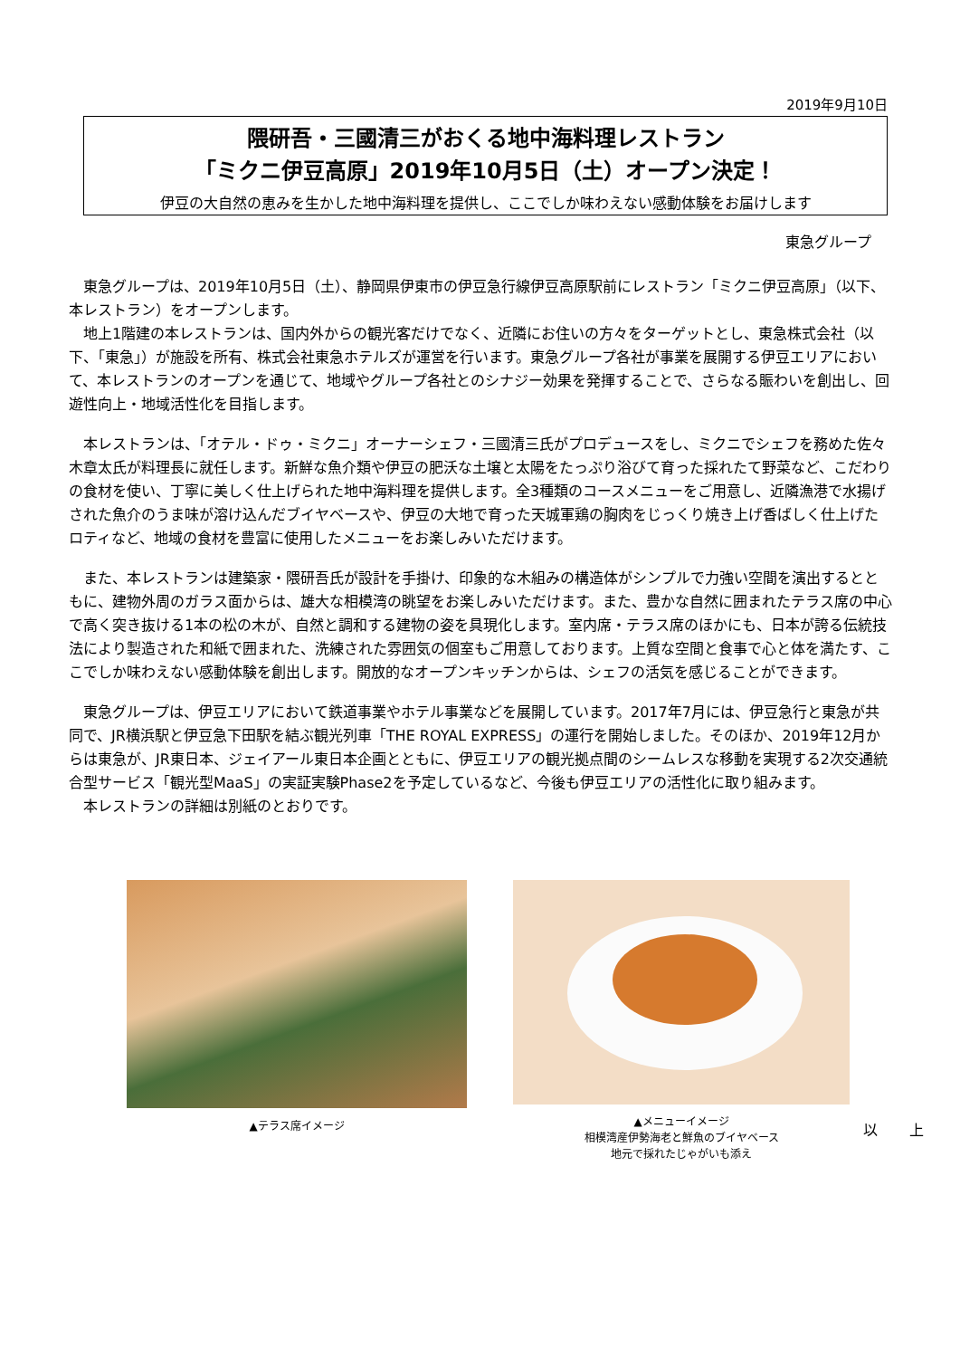2019年9月10日
隈研吾・三國清三がおくる地中海料理レストラン
「ミクニ伊豆高原」2019年10月5日（土）オープン決定！
伊豆の大自然の恵みを生かした地中海料理を提供し、ここでしか味わえない感動体験をお届けします
東急グループ
東急グループは、2019年10月5日（土）、静岡県伊東市の伊豆急行線伊豆高原駅前にレストラン「ミクニ伊豆高原」（以下、本レストラン）をオープンします。
地上1階建の本レストランは、国内外からの観光客だけでなく、近隣にお住いの方々をターゲットとし、東急株式会社（以下、「東急」）が施設を所有、株式会社東急ホテルズが運営を行います。東急グループ各社が事業を展開する伊豆エリアにおいて、本レストランのオープンを通じて、地域やグループ各社とのシナジー効果を発揮することで、さらなる賑わいを創出し、回遊性向上・地域活性化を目指します。
本レストランは、「オテル・ドゥ・ミクニ」オーナーシェフ・三國清三氏がプロデュースをし、ミクニでシェフを務めた佐々木章太氏が料理長に就任します。新鮮な魚介類や伊豆の肥沃な土壌と太陽をたっぷり浴びて育った採れたて野菜など、こだわりの食材を使い、丁寧に美しく仕上げられた地中海料理を提供します。全3種類のコースメニューをご用意し、近隣漁港で水揚げされた魚介のうま味が溶け込んだブイヤベースや、伊豆の大地で育った天城軍鶏の胸肉をじっくり焼き上げ香ばしく仕上げたロティなど、地域の食材を豊富に使用したメニューをお楽しみいただけます。
また、本レストランは建築家・隈研吾氏が設計を手掛け、印象的な木組みの構造体がシンプルで力強い空間を演出するとともに、建物外周のガラス面からは、雄大な相模湾の眺望をお楽しみいただけます。また、豊かな自然に囲まれたテラス席の中心で高く突き抜ける1本の松の木が、自然と調和する建物の姿を具現化します。室内席・テラス席のほかにも、日本が誇る伝統技法により製造された和紙で囲まれた、洗練された雰囲気の個室もご用意しております。上質な空間と食事で心と体を満たす、ここでしか味わえない感動体験を創出します。開放的なオープンキッチンからは、シェフの活気を感じることができます。
東急グループは、伊豆エリアにおいて鉄道事業やホテル事業などを展開しています。2017年7月には、伊豆急行と東急が共同で、JR横浜駅と伊豆急下田駅を結ぶ観光列車「THE ROYAL EXPRESS」の運行を開始しました。そのほか、2019年12月からは東急が、JR東日本、ジェイアール東日本企画とともに、伊豆エリアの観光拠点間のシームレスな移動を実現する2次交通統合型サービス「観光型MaaS」の実証実験Phase2を予定しているなど、今後も伊豆エリアの活性化に取り組みます。
本レストランの詳細は別紙のとおりです。
▲テラス席イメージ
▲メニューイメージ
相模湾産伊勢海老と鮮魚のブイヤベース
地元で採れたじゃがいも添え
以 上